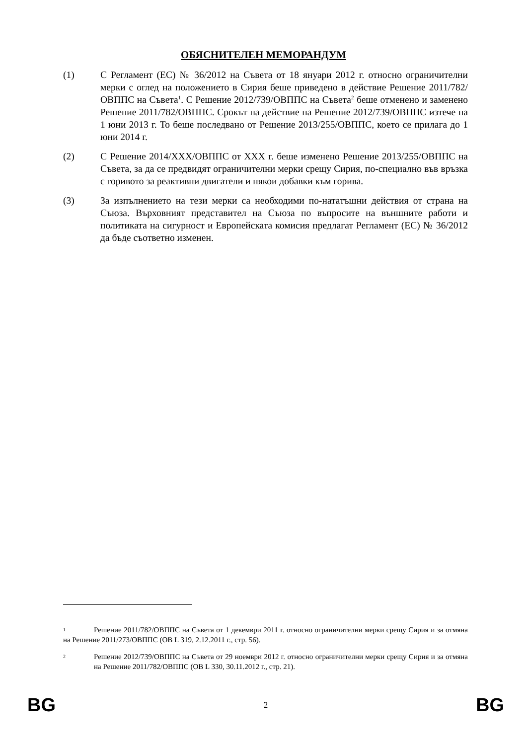ОБЯСНИТЕЛЕН МЕМОРАНДУМ
(1) С Регламент (ЕС) № 36/2012 на Съвета от 18 януари 2012 г. относно ограничителни мерки с оглед на положението в Сирия беше приведено в действие Решение 2011/782/ОВППС на Съвета<sup>1</sup>. С Решение 2012/739/ОВППС на Съвета<sup>2</sup> беше отменено и заменено Решение 2011/782/ОВППС. Срокът на действие на Решение 2012/739/ОВППС изтече на 1 юни 2013 г. То беше последвано от Решение 2013/255/ОВППС, което се прилага до 1 юни 2014 г.
(2) С Решение 2014/XXX/ОВППС от XXX г. беше изменено Решение 2013/255/ОВППС на Съвета, за да се предвидят ограничителни мерки срещу Сирия, по-специално във връзка с горивото за реактивни двигатели и някои добавки към горива.
(3) За изпълнението на тези мерки са необходими по-нататъшни действия от страна на Съюза. Върховният представител на Съюза по въпросите на външните работи и политиката на сигурност и Европейската комисия предлагат Регламент (ЕС) № 36/2012 да бъде съответно изменен.
1 Решение 2011/782/ОВППС на Съвета от 1 декември 2011 г. относно ограничителни мерки срещу Сирия и за отмяна на Решение 2011/273/ОВППС (ОВ L 319, 2.12.2011 г., стр. 56).
2 Решение 2012/739/ОВППС на Съвета от 29 ноември 2012 г. относно ограничителни мерки срещу Сирия и за отмяна на Решение 2011/782/ОВППС (ОВ L 330, 30.11.2012 г., стр. 21).
BG 2 BG